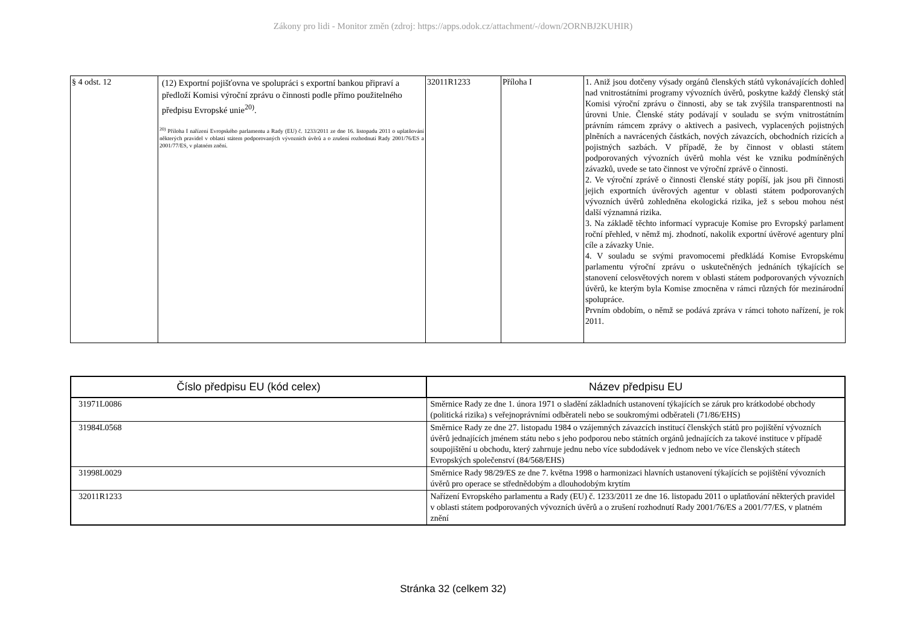Zákony pro lidi - Monitor změn (zdroj: https://apps.odok.cz/attachment/-/down/2ORNBJ2KUHIR)
| § 4 odst. 12 | (12) Exportní pojišťovna ve spolupráci s exportní bankou připraví a předloží Komisi výroční zprávu o činnosti podle přímo použitelného předpisu Evropské unie<sup>20)</sup>. <sup>20)</sup> Příloha I nařízení Evropského parlamentu a Rady (EU) č. 1233/2011 ze dne 16. listopadu 2011 o uplatňování některých pravidel v oblasti státem podporovaných vývozních úvěrů a o zrušení rozhodnutí Rady 2001/76/ES a 2001/77/ES, v platném znění. | 32011R1233 | Příloha I | 1. Aniž jsou dotčeny výsady orgánů členských států vykonávajících dohled nad vnitrostátními programy vývozních úvěrů, poskytne každý členský stát Komisi výroční zprávu o činnosti, aby se tak zvýšila transparentnosti na úrovni Unie. Členské státy podávají v souladu se svým vnitrostátním právním rámcem zprávy o aktivech a pasivech, vyplacených pojistných plněních a navrácených částkách, nových závazcích, obchodních rizicích a pojistných sazbách. V případě, že by činnost v oblasti státem podporovaných vývozních úvěrů mohla vést ke vzniku podmíněných závazků, uvede se tato činnost ve výroční zprávě o činnosti. 2. Ve výroční zprávě o činnosti členské státy popíší, jak jsou při činnosti jejich exportních úvěrových agentur v oblasti státem podporovaných vývozních úvěrů zohledněna ekologická rizika, jež s sebou mohou nést další významná rizika. 3. Na základě těchto informací vypracuje Komise pro Evropský parlament roční přehled, v němž mj. zhodnotí, nakolik exportní úvěrové agentury plní cíle a závazky Unie. 4. V souladu se svými pravomocemi předkládá Komise Evropskému parlamentu výroční zprávu o uskutečněných jednáních týkajících se stanovení celosvětových norem v oblasti státem podporovaných vývozních úvěrů, ke kterým byla Komise zmocněna v rámci různých fór mezinárodní spolupráce. Prvním obdobím, o němž se podává zpráva v rámci tohoto nařízení, je rok 2011. |
| Číslo předpisu EU (kód celex) | Název předpisu EU |
| --- | --- |
| 31971L0086 | Směrnice Rady ze dne 1. února 1971 o sladění základních ustanovení týkajících se záruk pro krátkodobé obchody (politická rizika) s veřejnoprávními odběrateli nebo se soukromými odběrateli (71/86/EHS) |
| 31984L0568 | Směrnice Rady ze dne 27. listopadu 1984 o vzájemných závazcích institucí členských států pro pojištění vývozních úvěrů jednajících jménem státu nebo s jeho podporou nebo státních orgánů jednajících za takové instituce v případě soupojištění u obchodu, který zahrnuje jednu nebo více subdodávek v jednom nebo ve více členských státech Evropských společenství (84/568/EHS) |
| 31998L0029 | Směrnice Rady 98/29/ES ze dne 7. května 1998 o harmonizaci hlavních ustanovení týkajících se pojištění vývozních úvěrů pro operace se střednědobým a dlouhodobým krytím |
| 32011R1233 | Nařízení Evropského parlamentu a Rady (EU) č. 1233/2011 ze dne 16. listopadu 2011 o uplatňování některých pravidel v oblasti státem podporovaných vývozních úvěrů a o zrušení rozhodnutí Rady 2001/76/ES a 2001/77/ES, v platném znění |
Stránka 32 (celkem 32)